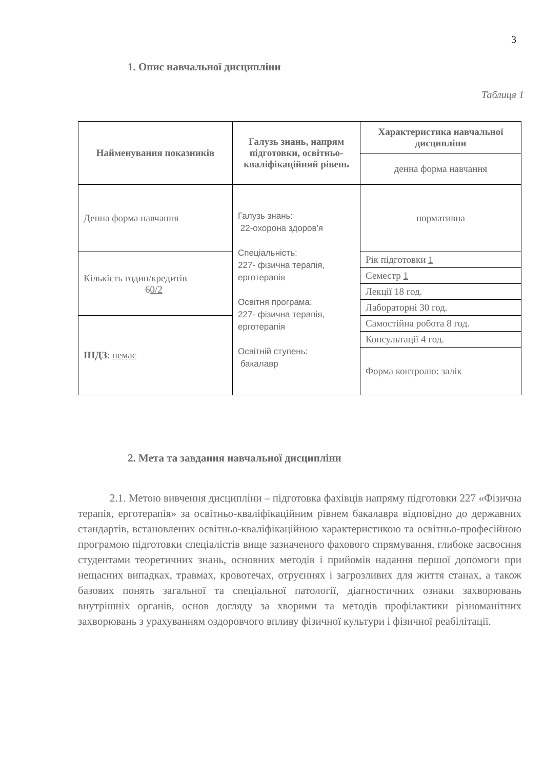3
1. Опис навчальної дисципліни
Таблиця 1
| Найменування показників | Галузь знань, напрям підготовки, освітньо-кваліфікаційний рівень | Характеристика навчальної дисципліни |
| --- | --- | --- |
| | | денна форма навчання |
| Денна форма навчання | Галузь знань: 22-охорона здоров'я Спеціальність: 227- фізична терапія, ерготерапія Освітня програма: 227- фізична терапія, ерготерапія Освітній ступень: бакалавр | нормативна |
| Кількість годин/кредитів 6 0/2 | | Рік підготовки 1 |
| | | Семестр 1 |
| | | Лекції 18 год. |
| | | Лабораторні 30 год. |
| ІНДЗ : немає | | Самостійна робота 8 год. |
| | | Консультації 4 год. |
| | | Форма контролю: залік |
2. Мета та завдання навчальної дисципліни
2.1. Метою вивчення дисципліни – підготовка фахівців напряму підготовки 227 «Фізична терапія, ерготерапія» за освітньо-кваліфікаційним рівнем бакалавра відповідно до державних стандартів, встановлених освітньо-кваліфікаційною характеристикою та освітньо-професійною програмою підготовки спеціалістів вище зазначеного фахового спрямування, глибоке засвоєння студентами теоретичних знань, основних методів і прийомів надання першої допомоги при нещасних випадках, травмах, кровотечах, отруєннях і загрозливих для життя станах, а також базових понять загальної та спеціальної патології, діагностичних ознаки захворювань внутрішніх органів, основ догляду за хворими та методів профілактики різноманітних захворювань з урахуванням оздоровчого впливу фізичної культури і фізичної реабілітації.